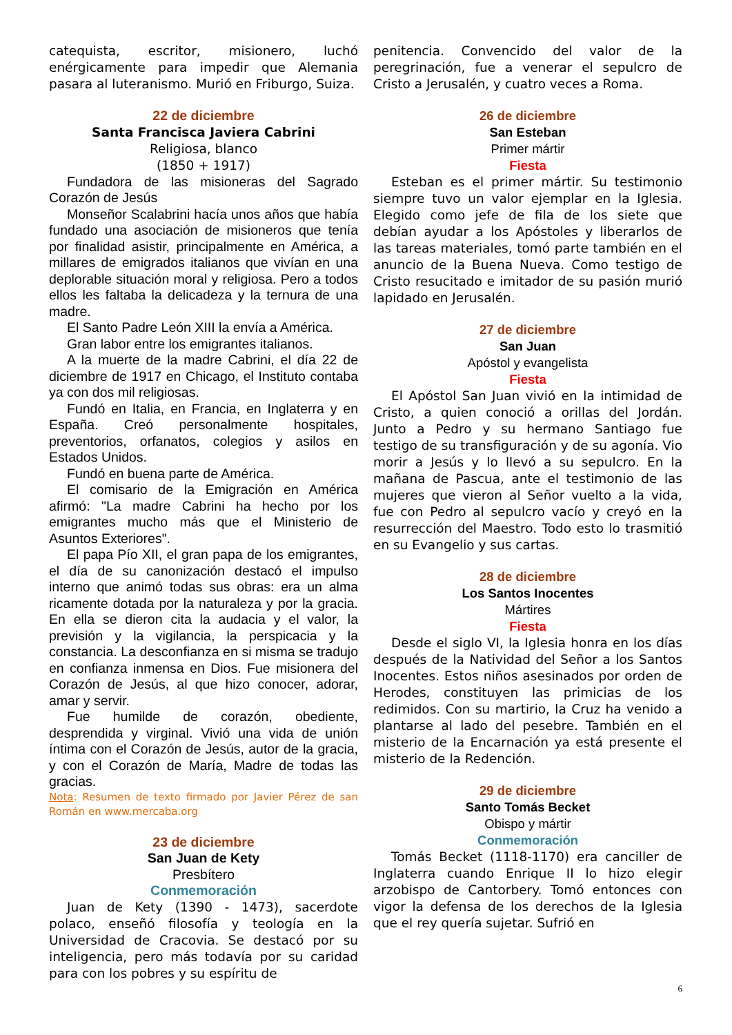catequista, escritor, misionero, luchó enérgicamente para impedir que Alemania pasara al luteranismo. Murió en Friburgo, Suiza.
22 de diciembre
Santa Francisca Javiera Cabrini
Religiosa, blanco
(1850 + 1917)
Fundadora de las misioneras del Sagrado Corazón de Jesús
Monseñor Scalabrini hacía unos años que había fundado una asociación de misioneros que tenía por finalidad asistir, principalmente en América, a millares de emigrados italianos que vivían en una deplorable situación moral y religiosa. Pero a todos ellos les faltaba la delicadeza y la ternura de una madre.
El Santo Padre León XIII la envía a América.
Gran labor entre los emigrantes italianos.
A la muerte de la madre Cabrini, el día 22 de diciembre de 1917 en Chicago, el Instituto contaba ya con dos mil religiosas.
Fundó en Italia, en Francia, en Inglaterra y en España. Creó personalmente hospitales, preventorios, orfanatos, colegios y asilos en Estados Unidos.
Fundó en buena parte de América.
El comisario de la Emigración en América afirmó: "La madre Cabrini ha hecho por los emigrantes mucho más que el Ministerio de Asuntos Exteriores".
El papa Pío XII, el gran papa de los emigrantes, el día de su canonización destacó el impulso interno que animó todas sus obras: era un alma ricamente dotada por la naturaleza y por la gracia. En ella se dieron cita la audacia y el valor, la previsión y la vigilancia, la perspicacia y la constancia. La desconfianza en si misma se tradujo en confianza inmensa en Dios. Fue misionera del Corazón de Jesús, al que hizo conocer, adorar, amar y servir.
Fue humilde de corazón, obediente, desprendida y virginal. Vivió una vida de unión íntima con el Corazón de Jesús, autor de la gracia, y con el Corazón de María, Madre de todas las gracias.
Nota: Resumen de texto firmado por Javier Pérez de san Román en www.mercaba.org
23 de diciembre
San Juan de Kety
Presbítero
Conmemoración
Juan de Kety (1390 - 1473), sacerdote polaco, enseñó filosofía y teología en la Universidad de Cracovia. Se destacó por su inteligencia, pero más todavía por su caridad para con los pobres y su espíritu de
penitencia. Convencido del valor de la peregrinación, fue a venerar el sepulcro de Cristo a Jerusalén, y cuatro veces a Roma.
26 de diciembre
San Esteban
Primer mártir
Fiesta
Esteban es el primer mártir. Su testimonio siempre tuvo un valor ejemplar en la Iglesia. Elegido como jefe de fila de los siete que debían ayudar a los Apóstoles y liberarlos de las tareas materiales, tomó parte también en el anuncio de la Buena Nueva. Como testigo de Cristo resucitado e imitador de su pasión murió lapidado en Jerusalén.
27 de diciembre
San Juan
Apóstol y evangelista
Fiesta
El Apóstol San Juan vivió en la intimidad de Cristo, a quien conoció a orillas del Jordán. Junto a Pedro y su hermano Santiago fue testigo de su transfiguración y de su agonía. Vio morir a Jesús y lo llevó a su sepulcro. En la mañana de Pascua, ante el testimonio de las mujeres que vieron al Señor vuelto a la vida, fue con Pedro al sepulcro vacío y creyó en la resurrección del Maestro. Todo esto lo trasmitió en su Evangelio y sus cartas.
28 de diciembre
Los Santos Inocentes
Mártires
Fiesta
Desde el siglo VI, la Iglesia honra en los días después de la Natividad del Señor a los Santos Inocentes. Estos niños asesinados por orden de Herodes, constituyen las primicias de los redimidos. Con su martirio, la Cruz ha venido a plantarse al lado del pesebre. También en el misterio de la Encarnación ya está presente el misterio de la Redención.
29 de diciembre
Santo Tomás Becket
Obispo y mártir
Conmemoración
Tomás Becket (1118-1170) era canciller de Inglaterra cuando Enrique II lo hizo elegir arzobispo de Cantorbery. Tomó entonces con vigor la defensa de los derechos de la Iglesia que el rey quería sujetar. Sufrió en
6